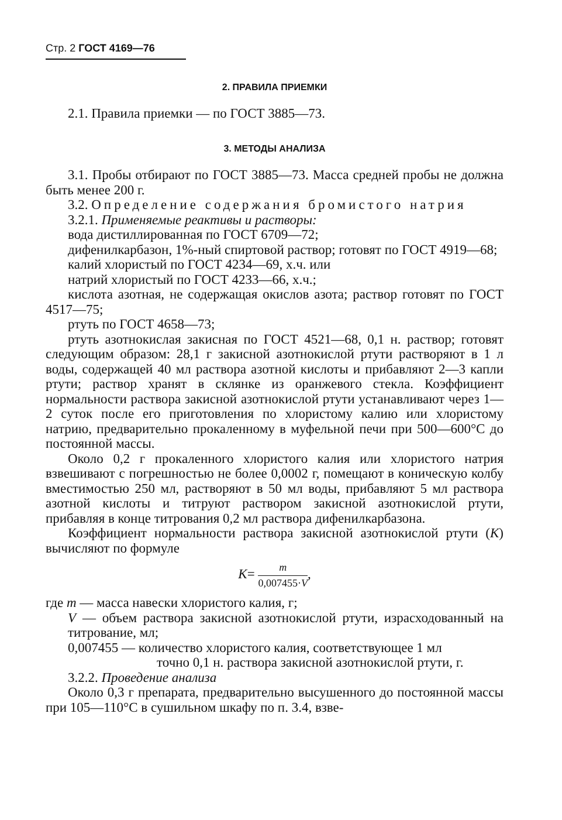Стр. 2 ГОСТ 4169—76
2. ПРАВИЛА ПРИЕМКИ
2.1. Правила приемки — по ГОСТ 3885—73.
3. МЕТОДЫ АНАЛИЗА
3.1. Пробы отбирают по ГОСТ 3885—73. Масса средней пробы не должна быть менее 200 г.
3.2. Определение содержания бромистого натрия
3.2.1. Применяемые реактивы и растворы:
вода дистиллированная по ГОСТ 6709—72;
дифенилкарбазон, 1%-ный спиртовой раствор; готовят по ГОСТ 4919—68;
калий хлористый по ГОСТ 4234—69, х.ч. или
натрий хлористый по ГОСТ 4233—66, х.ч.;
кислота азотная, не содержащая окислов азота; раствор готовят по ГОСТ 4517—75;
ртуть по ГОСТ 4658—73;
ртуть азотнокислая закисная по ГОСТ 4521—68, 0,1 н. раствор; готовят следующим образом: 28,1 г закисной азотнокислой ртути растворяют в 1 л воды, содержащей 40 мл раствора азотной кислоты и прибавляют 2—3 капли ртути; раствор хранят в склянке из оранжевого стекла. Коэффициент нормальности раствора закисной азотнокислой ртути устанавливают через 1—2 суток после его приготовления по хлористому калию или хлористому натрию, предварительно прокаленному в муфельной печи при 500—600°С до постоянной массы.
Около 0,2 г прокаленного хлористого калия или хлористого натрия взвешивают с погрешностью не более 0,0002 г, помещают в коническую колбу вместимостью 250 мл, растворяют в 50 мл воды, прибавляют 5 мл раствора азотной кислоты и титруют раствором закисной азотнокислой ртути, прибавляя в конце титрования 0,2 мл раствора дифенилкарбазона.
Коэффициент нормальности раствора закисной азотнокислой ртути (K) вычисляют по формуле
K= m 0,007455·V,
где m — масса навески хлористого калия, г;
V — объем раствора закисной азотнокислой ртути, израсходованный на титрование, мл;
0,007455 — количество хлористого калия, соответствующее 1 мл
точно 0,1 н. раствора закисной азотнокислой ртути, г.
3.2.2. Проведение анализа
Около 0,3 г препарата, предварительно высушенного до постоянной массы при 105—110°С в сушильном шкафу по п. 3.4, взве-